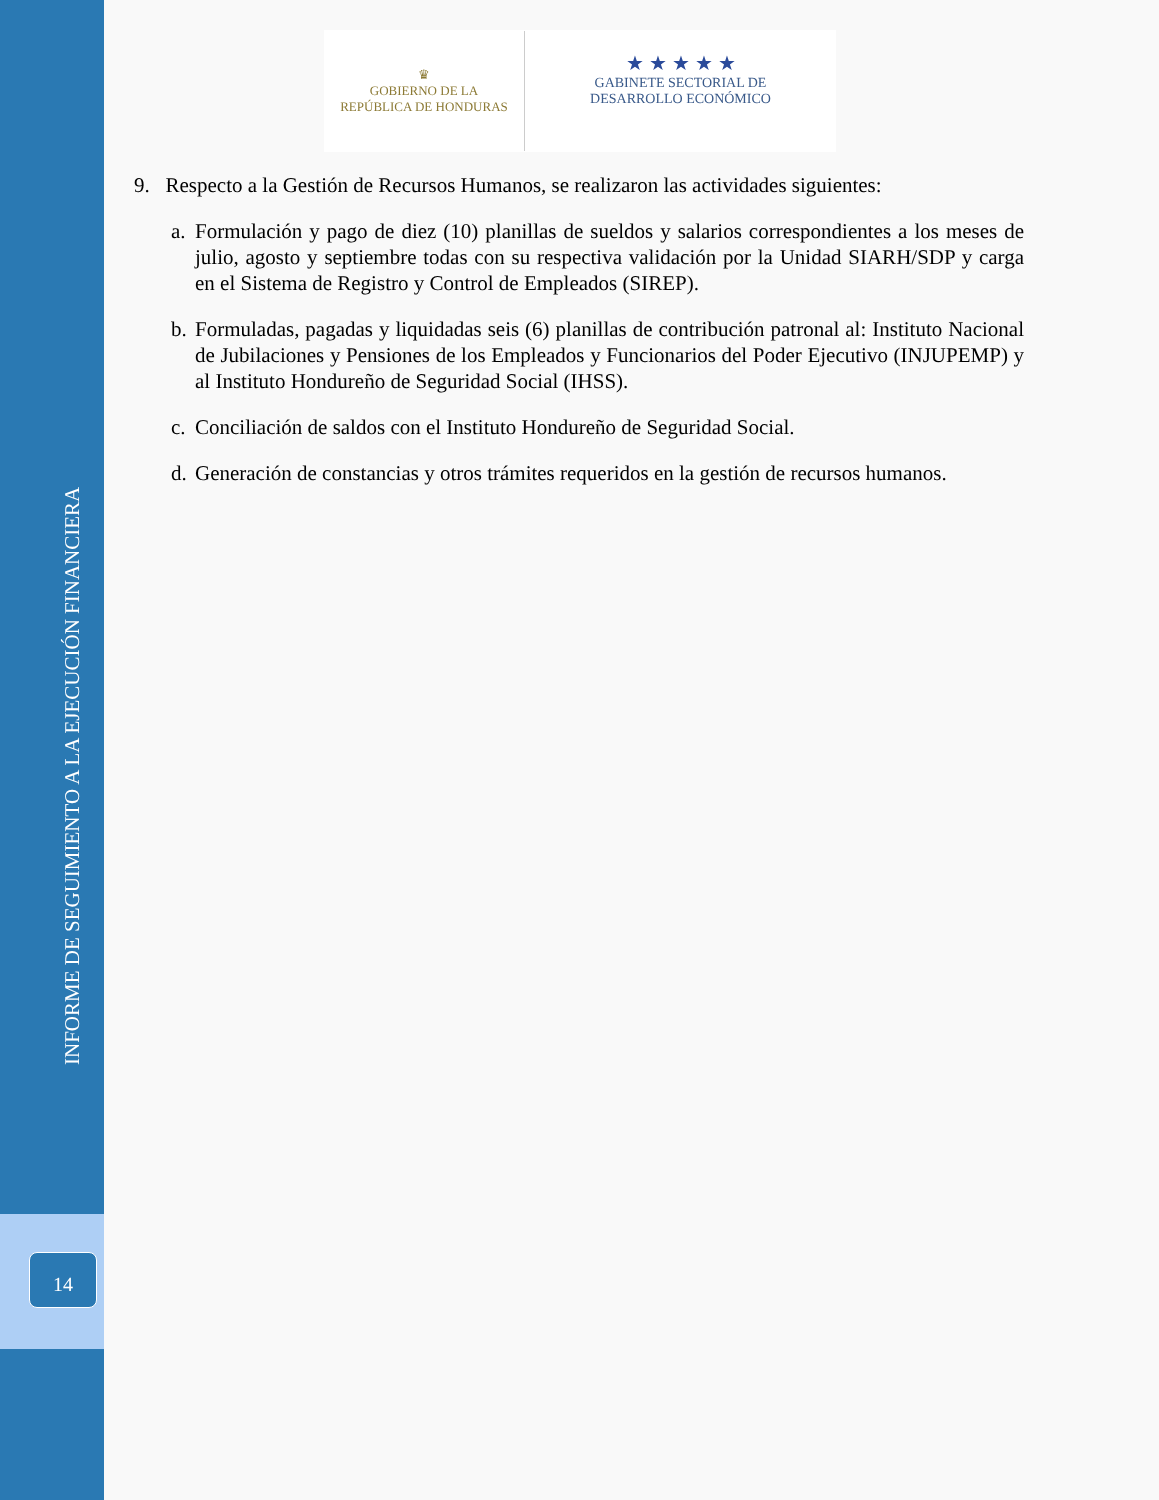INFORME DE SEGUIMIENTO A LA EJECUCIÓN FINANCIERA
14
♛
GOBIERNO DE LA
REPÚBLICA DE HONDURAS
★ ★ ★ ★ ★
GABINETE SECTORIAL DE
DESARROLLO ECONÓMICO
9. Respecto a la Gestión de Recursos Humanos, se realizaron las actividades siguientes:
a. Formulación y pago de diez (10) planillas de sueldos y salarios correspondientes a los meses de julio, agosto y septiembre todas con su respectiva validación por la Unidad SIARH/SDP y carga en el Sistema de Registro y Control de Empleados (SIREP).
b. Formuladas, pagadas y liquidadas seis (6) planillas de contribución patronal al: Instituto Nacional de Jubilaciones y Pensiones de los Empleados y Funcionarios del Poder Ejecutivo (INJUPEMP) y al Instituto Hondureño de Seguridad Social (IHSS).
c. Conciliación de saldos con el Instituto Hondureño de Seguridad Social.
d. Generación de constancias y otros trámites requeridos en la gestión de recursos humanos.